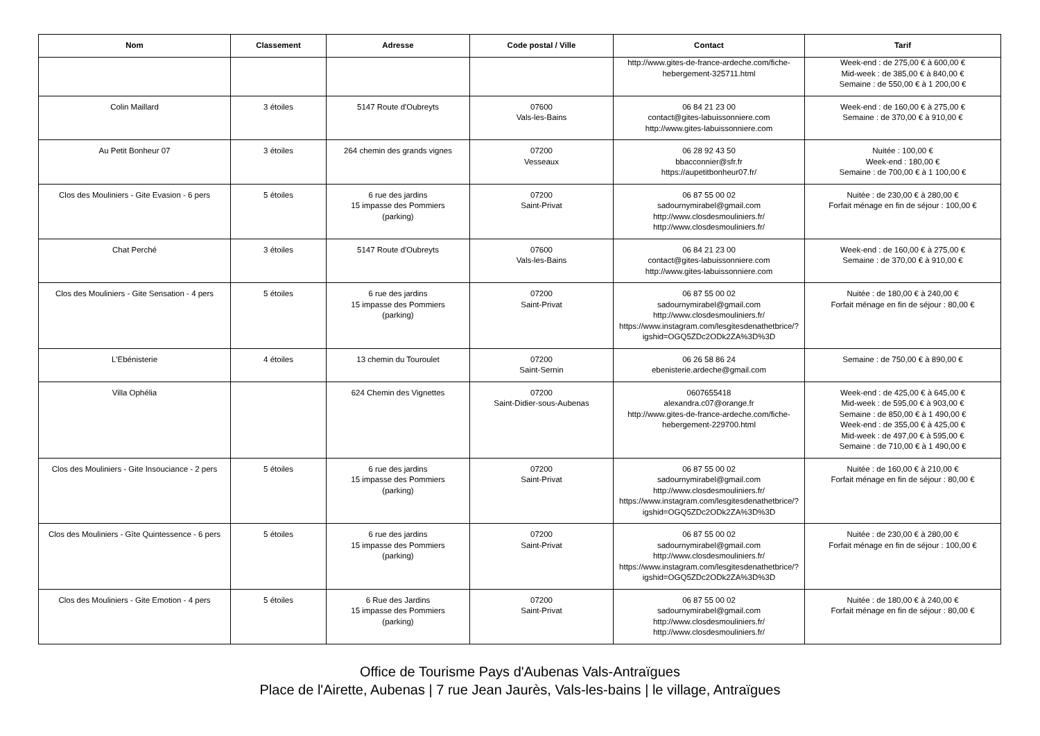| Nom | Classement | Adresse | Code postal / Ville | Contact | Tarif |
| --- | --- | --- | --- | --- | --- |
| | | | | http://www.gites-de-france-ardeche.com/fiche-hebergement-325711.html | Week-end : de 275,00 € à 600,00 € Mid-week : de 385,00 € à 840,00 € Semaine : de 550,00 € à 1 200,00 € |
| Colin Maillard | 3 étoiles | 5147 Route d'Oubreyts | 07600 Vals-les-Bains | 06 84 21 23 00 contact@gites-labuissonniere.com http://www.gites-labuissonniere.com | Week-end : de 160,00 € à 275,00 € Semaine : de 370,00 € à 910,00 € |
| Au Petit Bonheur 07 | 3 étoiles | 264 chemin des grands vignes | 07200 Vesseaux | 06 28 92 43 50 bbacconnier@sfr.fr https://aupetitbonheur07.fr/ | Nuitée : 100,00 € Week-end : 180,00 € Semaine : de 700,00 € à 1 100,00 € |
| Clos des Mouliniers - Gite Evasion - 6 pers | 5 étoiles | 6 rue des jardins 15 impasse des Pommiers (parking) | 07200 Saint-Privat | 06 87 55 00 02 sadournymirabel@gmail.com http://www.closdesmouliniers.fr/ http://www.closdesmouliniers.fr/ | Nuitée : de 230,00 € à 280,00 € Forfait ménage en fin de séjour : 100,00 € |
| Chat Perché | 3 étoiles | 5147 Route d'Oubreyts | 07600 Vals-les-Bains | 06 84 21 23 00 contact@gites-labuissonniere.com http://www.gites-labuissonniere.com | Week-end : de 160,00 € à 275,00 € Semaine : de 370,00 € à 910,00 € |
| Clos des Mouliniers - Gite Sensation - 4 pers | 5 étoiles | 6 rue des jardins 15 impasse des Pommiers (parking) | 07200 Saint-Privat | 06 87 55 00 02 sadournymirabel@gmail.com http://www.closdesmouliniers.fr/ https://www.instagram.com/lesgitesdenathetbrice/?igshid=OGQ5ZDc2ODk2ZA%3D%3D | Nuitée : de 180,00 € à 240,00 € Forfait ménage en fin de séjour : 80,00 € |
| L'Ebénisterie | 4 étoiles | 13 chemin du Touroulet | 07200 Saint-Sernin | 06 26 58 86 24 ebenisterie.ardeche@gmail.com | Semaine : de 750,00 € à 890,00 € |
| Villa Ophélia | | 624 Chemin des Vignettes | 07200 Saint-Didier-sous-Aubenas | 0607655418 alexandra.c07@orange.fr http://www.gites-de-france-ardeche.com/fiche-hebergement-229700.html | Week-end : de 425,00 € à 645,00 € Mid-week : de 595,00 € à 903,00 € Semaine : de 850,00 € à 1 490,00 € Week-end : de 355,00 € à 425,00 € Mid-week : de 497,00 € à 595,00 € Semaine : de 710,00 € à 1 490,00 € |
| Clos des Mouliniers - Gite Insouciance - 2 pers | 5 étoiles | 6 rue des jardins 15 impasse des Pommiers (parking) | 07200 Saint-Privat | 06 87 55 00 02 sadournymirabel@gmail.com http://www.closdesmouliniers.fr/ https://www.instagram.com/lesgitesdenathetbrice/?igshid=OGQ5ZDc2ODk2ZA%3D%3D | Nuitée : de 160,00 € à 210,00 € Forfait ménage en fin de séjour : 80,00 € |
| Clos des Mouliniers - Gîte Quintessence - 6 pers | 5 étoiles | 6 rue des jardins 15 impasse des Pommiers (parking) | 07200 Saint-Privat | 06 87 55 00 02 sadournymirabel@gmail.com http://www.closdesmouliniers.fr/ https://www.instagram.com/lesgitesdenathetbrice/?igshid=OGQ5ZDc2ODk2ZA%3D%3D | Nuitée : de 230,00 € à 280,00 € Forfait ménage en fin de séjour : 100,00 € |
| Clos des Mouliniers - Gite Emotion - 4 pers | 5 étoiles | 6 Rue des Jardins 15 impasse des Pommiers (parking) | 07200 Saint-Privat | 06 87 55 00 02 sadournymirabel@gmail.com http://www.closdesmouliniers.fr/ http://www.closdesmouliniers.fr/ | Nuitée : de 180,00 € à 240,00 € Forfait ménage en fin de séjour : 80,00 € |
Office de Tourisme Pays d'Aubenas Vals-Antraïgues
Place de l'Airette, Aubenas | 7 rue Jean Jaurès, Vals-les-bains | le village, Antraïgues